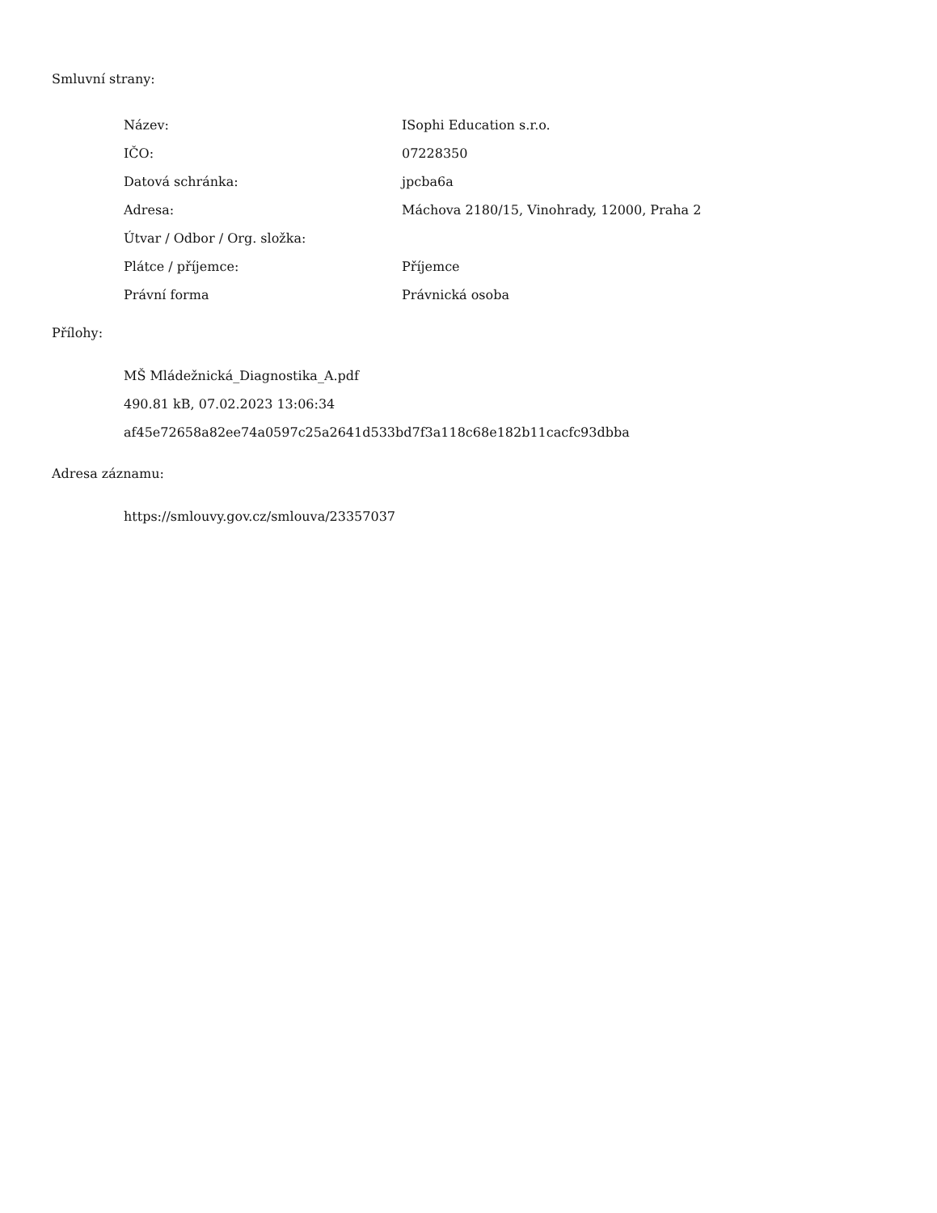Smluvní strany:
| Název: | ISophi Education s.r.o. |
| IČO: | 07228350 |
| Datová schránka: | jpcba6a |
| Adresa: | Máchova 2180/15, Vinohrady, 12000, Praha 2 |
| Útvar / Odbor / Org. složka: | |
| Plátce / příjemce: | Příjemce |
| Právní forma | Právnická osoba |
Přílohy:
MŠ Mládežnická_Diagnostika_A.pdf
490.81 kB, 07.02.2023 13:06:34
af45e72658a82ee74a0597c25a2641d533bd7f3a118c68e182b11cacfc93dbba
Adresa záznamu:
https://smlouvy.gov.cz/smlouva/23357037